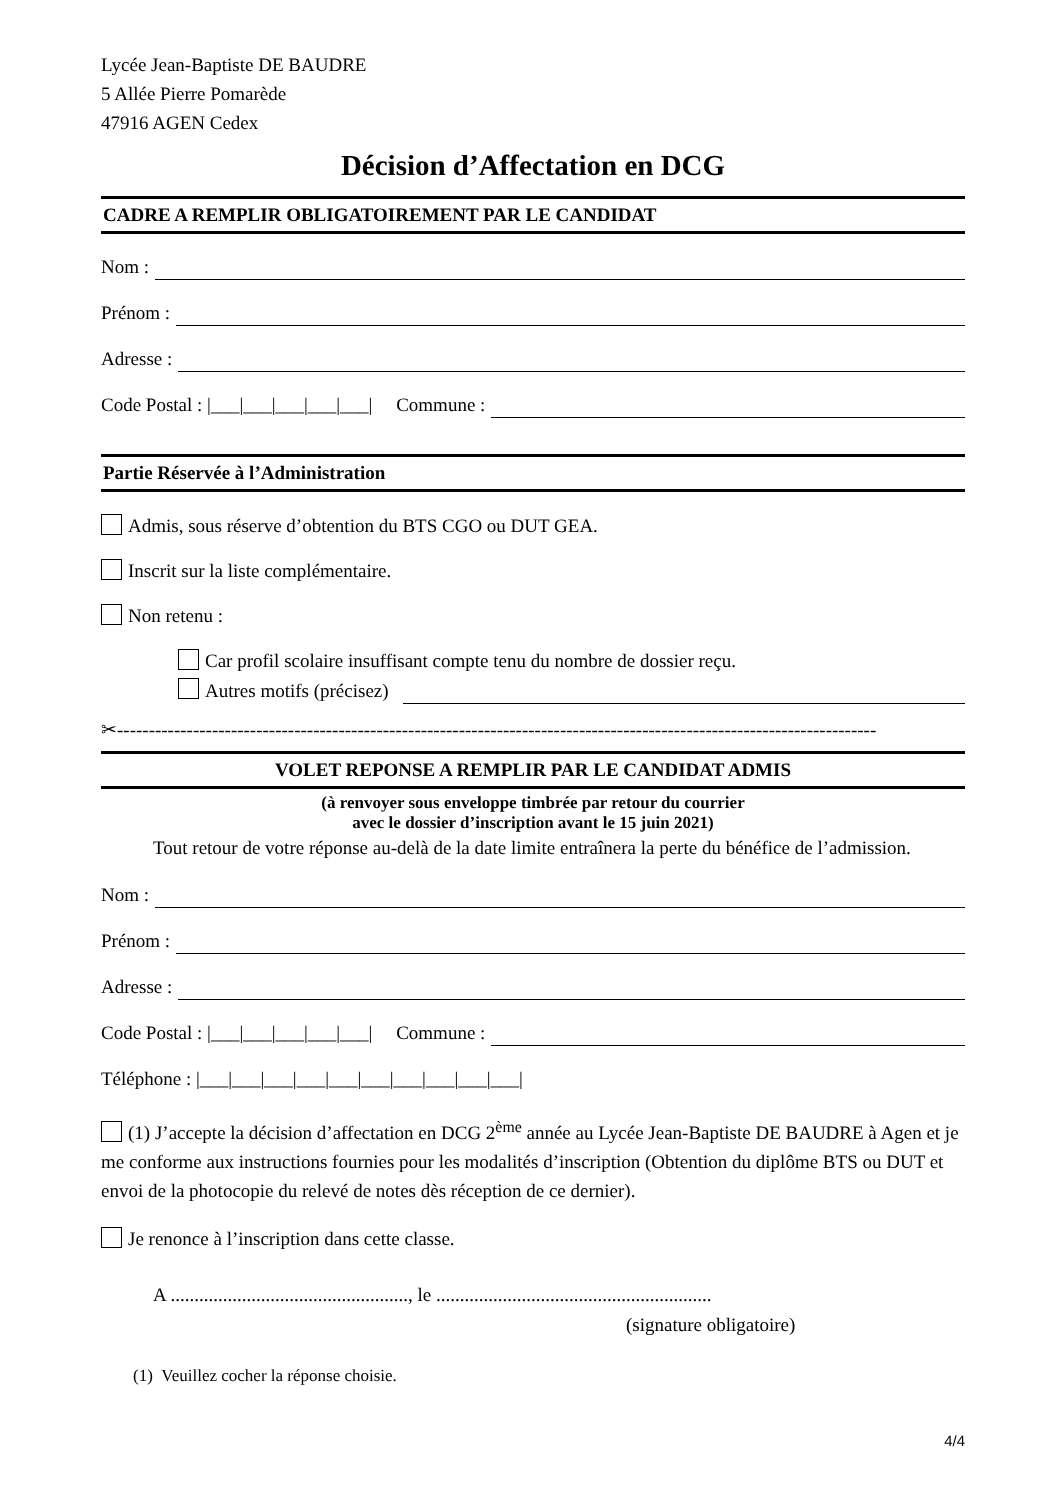Lycée Jean-Baptiste DE BAUDRE
5 Allée Pierre Pomarède
47916 AGEN Cedex
Décision d’Affectation en DCG
CADRE A REMPLIR OBLIGATOIREMENT PAR LE CANDIDAT
Nom :
Prénom :
Adresse :
Code Postal : |___|___|___|___|___| Commune :
Partie Réservée à l’Administration
Admis, sous réserve d’obtention du BTS CGO ou DUT GEA.
Inscrit sur la liste complémentaire.
Non retenu :
Car profil scolaire insuffisant compte tenu du nombre de dossier reçu.
Autres motifs (précisez)
✂------------------------------------------------------------------------------------------------------------------------
VOLET REPONSE A REMPLIR PAR LE CANDIDAT ADMIS
(à renvoyer sous enveloppe timbrée par retour du courrier
avec le dossier d’inscription avant le 15 juin 2021)
Tout retour de votre réponse au-delà de la date limite entraînera la perte du bénéfice de l’admission.
Nom :
Prénom :
Adresse :
Code Postal : |___|___|___|___|___| Commune :
Téléphone : |___|___|___|___|___|___|___|___|___|___|
(1) J’accepte la décision d’affectation en DCG 2<sup>ème</sup> année au Lycée Jean-Baptiste DE BAUDRE à Agen et je me conforme aux instructions fournies pour les modalités d’inscription (Obtention du diplôme BTS ou DUT et envoi de la photocopie du relevé de notes dès réception de ce dernier).
Je renonce à l’inscription dans cette classe.
A .................................................., le ..........................................................
(signature obligatoire)
(1) Veuillez cocher la réponse choisie.
4/4